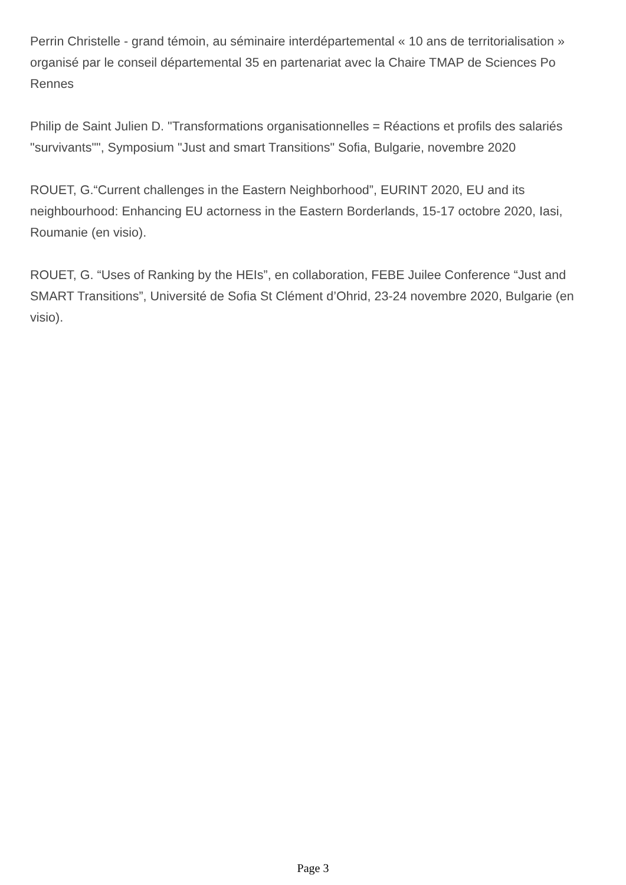Perrin Christelle - grand témoin, au séminaire interdépartemental « 10 ans de territorialisation » organisé par le conseil départemental 35 en partenariat avec la Chaire TMAP de Sciences Po Rennes
Philip de Saint Julien D. "Transformations organisationnelles = Réactions et profils des salariés "survivants"", Symposium "Just and smart Transitions" Sofia, Bulgarie, novembre 2020
ROUET, G.“Current challenges in the Eastern Neighborhood”, EURINT 2020, EU and its neighbourhood: Enhancing EU actorness in the Eastern Borderlands, 15-17 octobre 2020, Iasi, Roumanie (en visio).
ROUET, G. “Uses of Ranking by the HEIs”, en collaboration, FEBE Juilee Conference “Just and SMART Transitions”, Université de Sofia St Clément d’Ohrid, 23-24 novembre 2020, Bulgarie (en visio).
Page 3